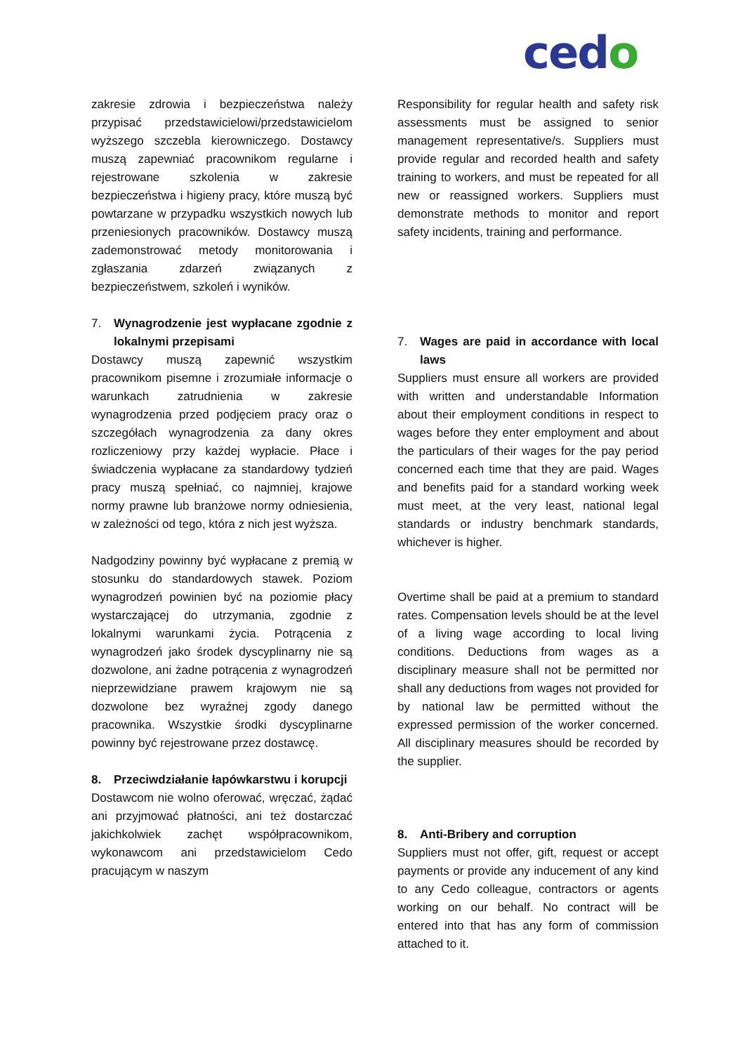cedo
zakresie zdrowia i bezpieczeństwa należy przypisać przedstawicielowi/przedstawicielom wyższego szczebla kierowniczego. Dostawcy muszą zapewniać pracownikom regularne i rejestrowane szkolenia w zakresie bezpieczeństwa i higieny pracy, które muszą być powtarzane w przypadku wszystkich nowych lub przeniesionych pracowników. Dostawcy muszą zademonstrować metody monitorowania i zgłaszania zdarzeń związanych z bezpieczeństwem, szkoleń i wyników.
7. Wynagrodzenie jest wypłacane zgodnie z lokalnymi przepisami
Dostawcy muszą zapewnić wszystkim pracownikom pisemne i zrozumiałe informacje o warunkach zatrudnienia w zakresie wynagrodzenia przed podjęciem pracy oraz o szczegółach wynagrodzenia za dany okres rozliczeniowy przy każdej wypłacie. Płace i świadczenia wypłacane za standardowy tydzień pracy muszą spełniać, co najmniej, krajowe normy prawne lub branżowe normy odniesienia, w zależności od tego, która z nich jest wyższa.
Nadgodziny powinny być wypłacane z premią w stosunku do standardowych stawek. Poziom wynagrodzeń powinien być na poziomie płacy wystarczającej do utrzymania, zgodnie z lokalnymi warunkami życia. Potrącenia z wynagrodzeń jako środek dyscyplinarny nie są dozwolone, ani żadne potrącenia z wynagrodzeń nieprzewidziane prawem krajowym nie są dozwolone bez wyraźnej zgody danego pracownika. Wszystkie środki dyscyplinarne powinny być rejestrowane przez dostawcę.
8. Przeciwdziałanie łapówkarstwu i korupcji
Dostawcom nie wolno oferować, wręczać, żądać ani przyjmować płatności, ani też dostarczać jakichkolwiek zachęt współpracownikom, wykonawcom ani przedstawicielom Cedo pracującym w naszym
Responsibility for regular health and safety risk assessments must be assigned to senior management representative/s. Suppliers must provide regular and recorded health and safety training to workers, and must be repeated for all new or reassigned workers. Suppliers must demonstrate methods to monitor and report safety incidents, training and performance.
7. Wages are paid in accordance with local laws
Suppliers must ensure all workers are provided with written and understandable Information about their employment conditions in respect to wages before they enter employment and about the particulars of their wages for the pay period concerned each time that they are paid. Wages and benefits paid for a standard working week must meet, at the very least, national legal standards or industry benchmark standards, whichever is higher.
Overtime shall be paid at a premium to standard rates. Compensation levels should be at the level of a living wage according to local living conditions. Deductions from wages as a disciplinary measure shall not be permitted nor shall any deductions from wages not provided for by national law be permitted without the expressed permission of the worker concerned. All disciplinary measures should be recorded by the supplier.
8. Anti-Bribery and corruption
Suppliers must not offer, gift, request or accept payments or provide any inducement of any kind to any Cedo colleague, contractors or agents working on our behalf. No contract will be entered into that has any form of commission attached to it.